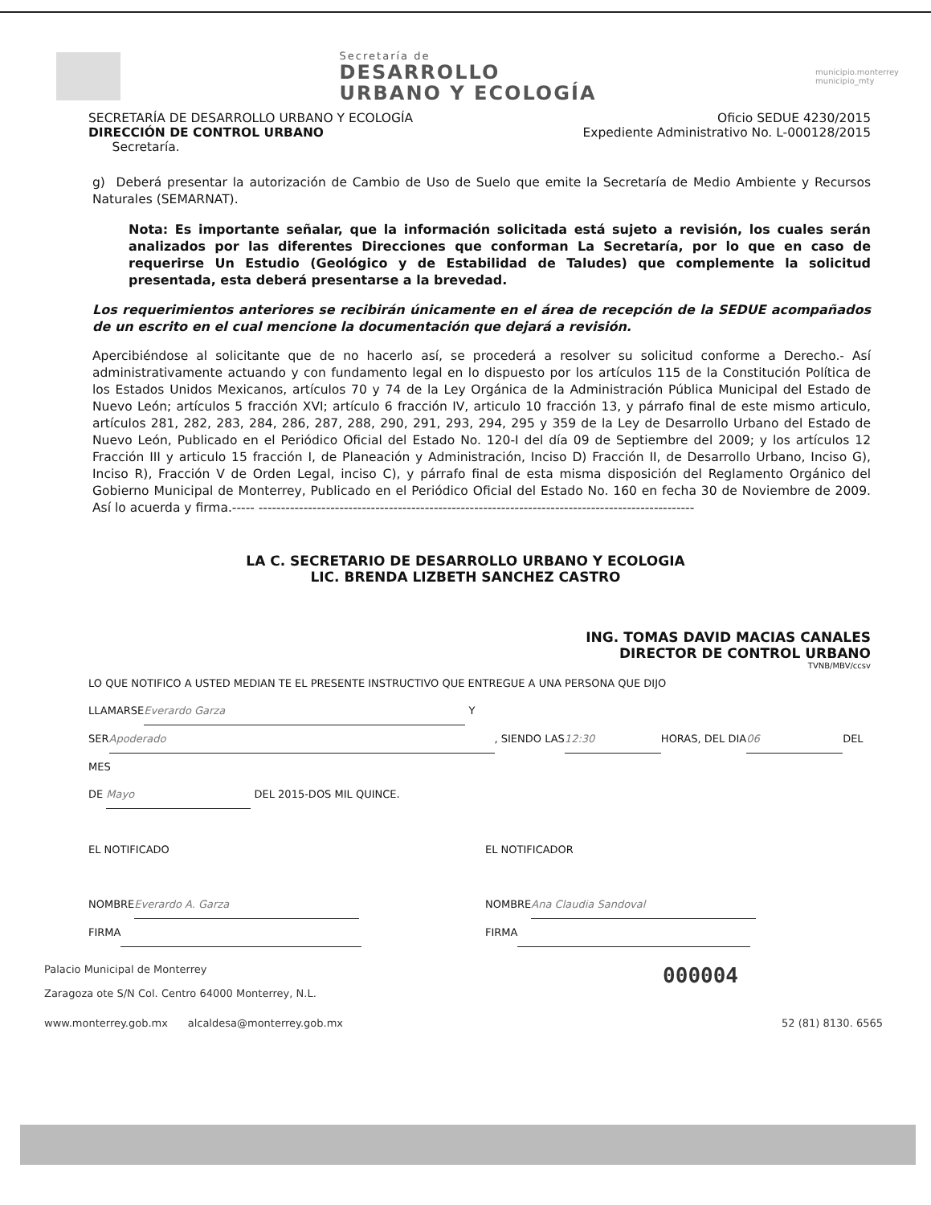Secretaría de
DESARROLLO
URBANO Y ECOLOGÍA
municipio.monterrey
municipio_mty
SECRETARÍA DE DESARROLLO URBANO Y ECOLOGÍA
DIRECCIÓN DE CONTROL URBANO
Secretaría.
Oficio SEDUE 4230/2015
Expediente Administrativo No. L-000128/2015
g) Deberá presentar la autorización de Cambio de Uso de Suelo que emite la Secretaría de Medio Ambiente y Recursos Naturales (SEMARNAT).
Nota: Es importante señalar, que la información solicitada está sujeto a revisión, los cuales serán analizados por las diferentes Direcciones que conforman La Secretaría, por lo que en caso de requerirse Un Estudio (Geológico y de Estabilidad de Taludes) que complemente la solicitud presentada, esta deberá presentarse a la brevedad.
Los requerimientos anteriores se recibirán únicamente en el área de recepción de la SEDUE acompañados de un escrito en el cual mencione la documentación que dejará a revisión.
Apercibiéndose al solicitante que de no hacerlo así, se procederá a resolver su solicitud conforme a Derecho.- Así administrativamente actuando y con fundamento legal en lo dispuesto por los artículos 115 de la Constitución Política de los Estados Unidos Mexicanos, artículos 70 y 74 de la Ley Orgánica de la Administración Pública Municipal del Estado de Nuevo León; artículos 5 fracción XVI; artículo 6 fracción IV, articulo 10 fracción 13, y párrafo final de este mismo articulo, artículos 281, 282, 283, 284, 286, 287, 288, 290, 291, 293, 294, 295 y 359 de la Ley de Desarrollo Urbano del Estado de Nuevo León, Publicado en el Periódico Oficial del Estado No. 120-I del día 09 de Septiembre del 2009; y los artículos 12 Fracción III y articulo 15 fracción I, de Planeación y Administración, Inciso D) Fracción II, de Desarrollo Urbano, Inciso G), Inciso R), Fracción V de Orden Legal, inciso C), y párrafo final de esta misma disposición del Reglamento Orgánico del Gobierno Municipal de Monterrey, Publicado en el Periódico Oficial del Estado No. 160 en fecha 30 de Noviembre de 2009. Así lo acuerda y firma.----- -------------------------------------------------------------------------------------------------
LA C. SECRETARIO DE DESARROLLO URBANO Y ECOLOGIA
LIC. BRENDA LIZBETH SANCHEZ CASTRO
ING. TOMAS DAVID MACIAS CANALES
DIRECTOR DE CONTROL URBANO
TVNB/MBV/ccsv
LO QUE NOTIFICO A USTED MEDIAN TE EL PRESENTE INSTRUCTIVO QUE ENTREGUE A UNA PERSONA QUE DIJO
LLAMARSE Everardo Garza Y
SER Apoderado, SIENDO LAS 12:30 HORAS, DEL DIA 06 DEL MES
DE Mayo DEL 2015-DOS MIL QUINCE.
EL NOTIFICADO
NOMBRE Everardo A. Garza
FIRMA
EL NOTIFICADOR
NOMBRE Ana Claudia Sandoval
FIRMA
Palacio Municipal de Monterrey
Zaragoza ote S/N Col. Centro 64000 Monterrey, N.L.
000004
www.monterrey.gob.mx alcaldesa@monterrey.gob.mx
52 (81) 8130. 6565